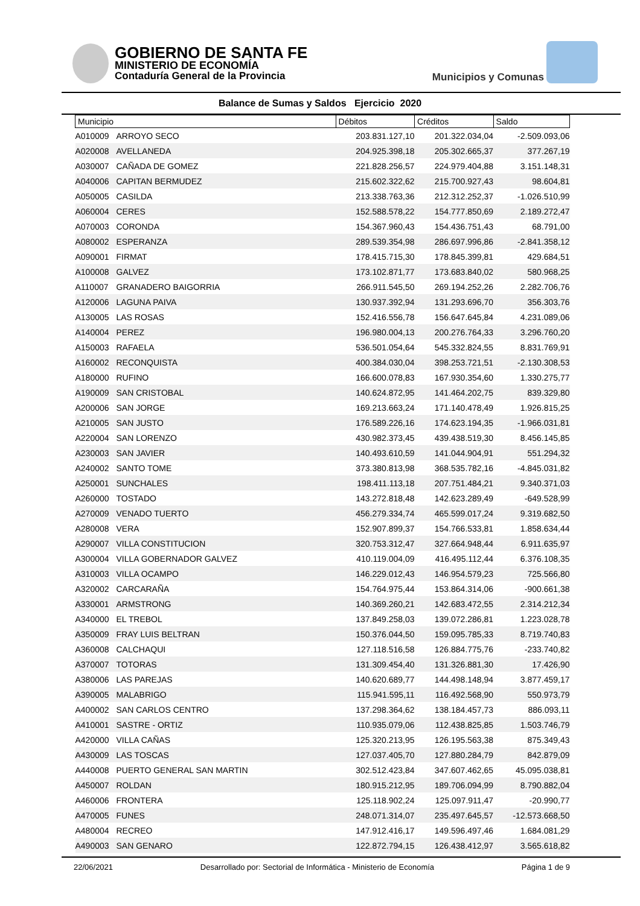GOBIERNO DE SANTA FE
MINISTERIO DE ECONOMÍA
Contaduría General de la Provincia
Municipios y Comunas
Balance de Sumas y Saldos Ejercicio 2020
| Municipio | | Débitos | Créditos | Saldo |
| --- | --- | --- | --- | --- |
| A010009 | ARROYO SECO | 203.831.127,10 | 201.322.034,04 | -2.509.093,06 |
| A020008 | AVELLANEDA | 204.925.398,18 | 205.302.665,37 | 377.267,19 |
| A030007 | CAÑADA DE GOMEZ | 221.828.256,57 | 224.979.404,88 | 3.151.148,31 |
| A040006 | CAPITAN BERMUDEZ | 215.602.322,62 | 215.700.927,43 | 98.604,81 |
| A050005 | CASILDA | 213.338.763,36 | 212.312.252,37 | -1.026.510,99 |
| A060004 | CERES | 152.588.578,22 | 154.777.850,69 | 2.189.272,47 |
| A070003 | CORONDA | 154.367.960,43 | 154.436.751,43 | 68.791,00 |
| A080002 | ESPERANZA | 289.539.354,98 | 286.697.996,86 | -2.841.358,12 |
| A090001 | FIRMAT | 178.415.715,30 | 178.845.399,81 | 429.684,51 |
| A100008 | GALVEZ | 173.102.871,77 | 173.683.840,02 | 580.968,25 |
| A110007 | GRANADERO BAIGORRIA | 266.911.545,50 | 269.194.252,26 | 2.282.706,76 |
| A120006 | LAGUNA PAIVA | 130.937.392,94 | 131.293.696,70 | 356.303,76 |
| A130005 | LAS ROSAS | 152.416.556,78 | 156.647.645,84 | 4.231.089,06 |
| A140004 | PEREZ | 196.980.004,13 | 200.276.764,33 | 3.296.760,20 |
| A150003 | RAFAELA | 536.501.054,64 | 545.332.824,55 | 8.831.769,91 |
| A160002 | RECONQUISTA | 400.384.030,04 | 398.253.721,51 | -2.130.308,53 |
| A180000 | RUFINO | 166.600.078,83 | 167.930.354,60 | 1.330.275,77 |
| A190009 | SAN CRISTOBAL | 140.624.872,95 | 141.464.202,75 | 839.329,80 |
| A200006 | SAN JORGE | 169.213.663,24 | 171.140.478,49 | 1.926.815,25 |
| A210005 | SAN JUSTO | 176.589.226,16 | 174.623.194,35 | -1.966.031,81 |
| A220004 | SAN LORENZO | 430.982.373,45 | 439.438.519,30 | 8.456.145,85 |
| A230003 | SAN JAVIER | 140.493.610,59 | 141.044.904,91 | 551.294,32 |
| A240002 | SANTO TOME | 373.380.813,98 | 368.535.782,16 | -4.845.031,82 |
| A250001 | SUNCHALES | 198.411.113,18 | 207.751.484,21 | 9.340.371,03 |
| A260000 | TOSTADO | 143.272.818,48 | 142.623.289,49 | -649.528,99 |
| A270009 | VENADO TUERTO | 456.279.334,74 | 465.599.017,24 | 9.319.682,50 |
| A280008 | VERA | 152.907.899,37 | 154.766.533,81 | 1.858.634,44 |
| A290007 | VILLA CONSTITUCION | 320.753.312,47 | 327.664.948,44 | 6.911.635,97 |
| A300004 | VILLA GOBERNADOR GALVEZ | 410.119.004,09 | 416.495.112,44 | 6.376.108,35 |
| A310003 | VILLA OCAMPO | 146.229.012,43 | 146.954.579,23 | 725.566,80 |
| A320002 | CARCARAÑA | 154.764.975,44 | 153.864.314,06 | -900.661,38 |
| A330001 | ARMSTRONG | 140.369.260,21 | 142.683.472,55 | 2.314.212,34 |
| A340000 | EL TREBOL | 137.849.258,03 | 139.072.286,81 | 1.223.028,78 |
| A350009 | FRAY LUIS BELTRAN | 150.376.044,50 | 159.095.785,33 | 8.719.740,83 |
| A360008 | CALCHAQUI | 127.118.516,58 | 126.884.775,76 | -233.740,82 |
| A370007 | TOTORAS | 131.309.454,40 | 131.326.881,30 | 17.426,90 |
| A380006 | LAS PAREJAS | 140.620.689,77 | 144.498.148,94 | 3.877.459,17 |
| A390005 | MALABRIGO | 115.941.595,11 | 116.492.568,90 | 550.973,79 |
| A400002 | SAN CARLOS CENTRO | 137.298.364,62 | 138.184.457,73 | 886.093,11 |
| A410001 | SASTRE - ORTIZ | 110.935.079,06 | 112.438.825,85 | 1.503.746,79 |
| A420000 | VILLA CAÑAS | 125.320.213,95 | 126.195.563,38 | 875.349,43 |
| A430009 | LAS TOSCAS | 127.037.405,70 | 127.880.284,79 | 842.879,09 |
| A440008 | PUERTO GENERAL SAN MARTIN | 302.512.423,84 | 347.607.462,65 | 45.095.038,81 |
| A450007 | ROLDAN | 180.915.212,95 | 189.706.094,99 | 8.790.882,04 |
| A460006 | FRONTERA | 125.118.902,24 | 125.097.911,47 | -20.990,77 |
| A470005 | FUNES | 248.071.314,07 | 235.497.645,57 | -12.573.668,50 |
| A480004 | RECREO | 147.912.416,17 | 149.596.497,46 | 1.684.081,29 |
| A490003 | SAN GENARO | 122.872.794,15 | 126.438.412,97 | 3.565.618,82 |
22/06/2021 Desarrollado por: Sectorial de Informática - Ministerio de Economía Página 1 de 9